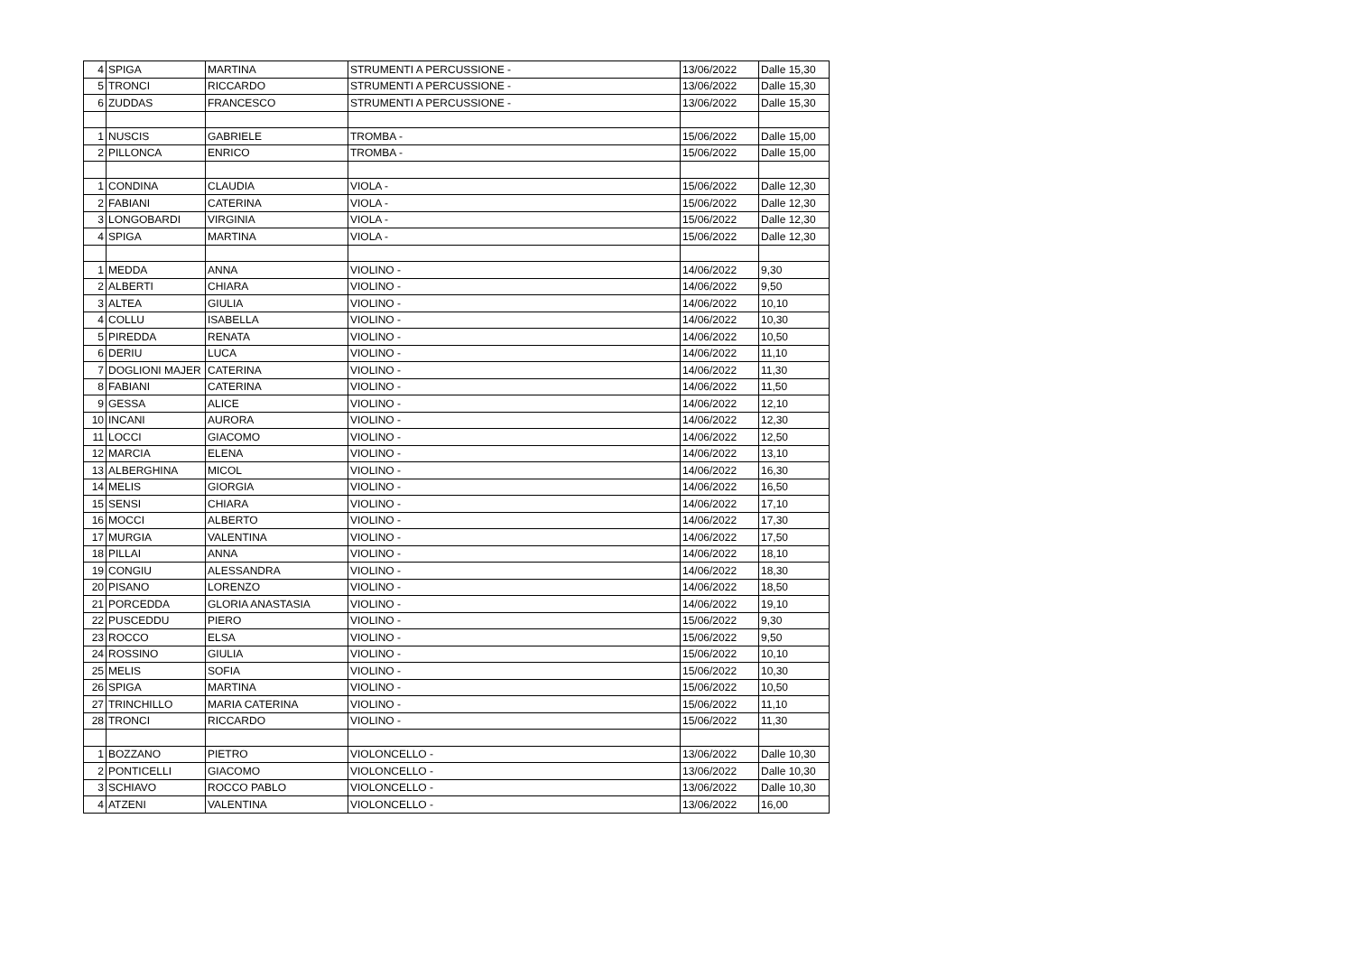| 4 | SPIGA | MARTINA | STRUMENTI A PERCUSSIONE - | 13/06/2022 | Dalle 15,30 |
| 5 | TRONCI | RICCARDO | STRUMENTI A PERCUSSIONE - | 13/06/2022 | Dalle 15,30 |
| 6 | ZUDDAS | FRANCESCO | STRUMENTI A PERCUSSIONE - | 13/06/2022 | Dalle 15,30 |
| 1 | NUSCIS | GABRIELE | TROMBA - | 15/06/2022 | Dalle 15,00 |
| 2 | PILLONCA | ENRICO | TROMBA - | 15/06/2022 | Dalle 15,00 |
| 1 | CONDINA | CLAUDIA | VIOLA - | 15/06/2022 | Dalle 12,30 |
| 2 | FABIANI | CATERINA | VIOLA - | 15/06/2022 | Dalle 12,30 |
| 3 | LONGOBARDI | VIRGINIA | VIOLA - | 15/06/2022 | Dalle 12,30 |
| 4 | SPIGA | MARTINA | VIOLA - | 15/06/2022 | Dalle 12,30 |
| 1 | MEDDA | ANNA | VIOLINO - | 14/06/2022 | 9,30 |
| 2 | ALBERTI | CHIARA | VIOLINO - | 14/06/2022 | 9,50 |
| 3 | ALTEA | GIULIA | VIOLINO - | 14/06/2022 | 10,10 |
| 4 | COLLU | ISABELLA | VIOLINO - | 14/06/2022 | 10,30 |
| 5 | PIREDDA | RENATA | VIOLINO - | 14/06/2022 | 10,50 |
| 6 | DERIU | LUCA | VIOLINO - | 14/06/2022 | 11,10 |
| 7 | DOGLIONI MAJER | CATERINA | VIOLINO - | 14/06/2022 | 11,30 |
| 8 | FABIANI | CATERINA | VIOLINO - | 14/06/2022 | 11,50 |
| 9 | GESSA | ALICE | VIOLINO - | 14/06/2022 | 12,10 |
| 10 | INCANI | AURORA | VIOLINO - | 14/06/2022 | 12,30 |
| 11 | LOCCI | GIACOMO | VIOLINO - | 14/06/2022 | 12,50 |
| 12 | MARCIA | ELENA | VIOLINO - | 14/06/2022 | 13,10 |
| 13 | ALBERGHINA | MICOL | VIOLINO - | 14/06/2022 | 16,30 |
| 14 | MELIS | GIORGIA | VIOLINO - | 14/06/2022 | 16,50 |
| 15 | SENSI | CHIARA | VIOLINO - | 14/06/2022 | 17,10 |
| 16 | MOCCI | ALBERTO | VIOLINO - | 14/06/2022 | 17,30 |
| 17 | MURGIA | VALENTINA | VIOLINO - | 14/06/2022 | 17,50 |
| 18 | PILLAI | ANNA | VIOLINO - | 14/06/2022 | 18,10 |
| 19 | CONGIU | ALESSANDRA | VIOLINO - | 14/06/2022 | 18,30 |
| 20 | PISANO | LORENZO | VIOLINO - | 14/06/2022 | 18,50 |
| 21 | PORCEDDA | GLORIA ANASTASIA | VIOLINO - | 14/06/2022 | 19,10 |
| 22 | PUSCEDDU | PIERO | VIOLINO - | 15/06/2022 | 9,30 |
| 23 | ROCCO | ELSA | VIOLINO - | 15/06/2022 | 9,50 |
| 24 | ROSSINO | GIULIA | VIOLINO - | 15/06/2022 | 10,10 |
| 25 | MELIS | SOFIA | VIOLINO - | 15/06/2022 | 10,30 |
| 26 | SPIGA | MARTINA | VIOLINO - | 15/06/2022 | 10,50 |
| 27 | TRINCHILLO | MARIA CATERINA | VIOLINO - | 15/06/2022 | 11,10 |
| 28 | TRONCI | RICCARDO | VIOLINO - | 15/06/2022 | 11,30 |
| 1 | BOZZANO | PIETRO | VIOLONCELLO - | 13/06/2022 | Dalle 10,30 |
| 2 | PONTICELLI | GIACOMO | VIOLONCELLO - | 13/06/2022 | Dalle 10,30 |
| 3 | SCHIAVO | ROCCO PABLO | VIOLONCELLO - | 13/06/2022 | Dalle 10,30 |
| 4 | ATZENI | VALENTINA | VIOLONCELLO - | 13/06/2022 | 16,00 |